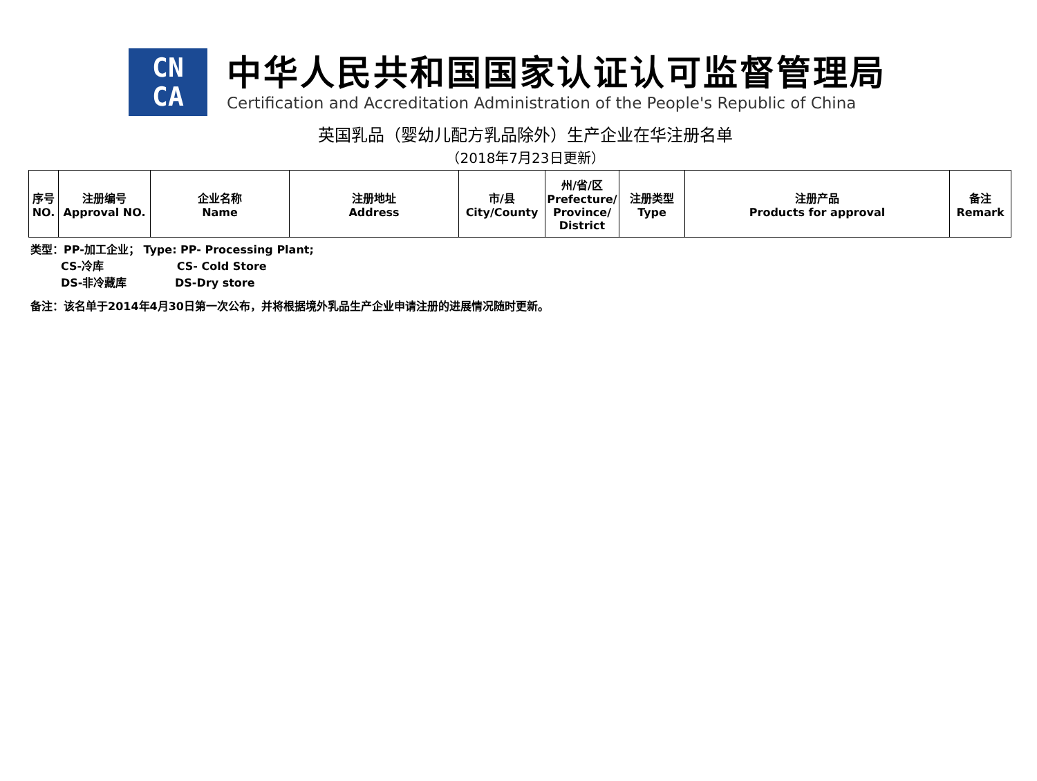CN
CA
中华人民共和国国家认证认可监督管理局
Certification and Accreditation Administration of the People's Republic of China
英国乳品（婴幼儿配方乳品除外）生产企业在华注册名单
（2018年7月23日更新）
| 序号 NO. | 注册编号 Approval NO. | 企业名称 Name | 注册地址 Address | 市/县 City/County | 州/省/区 Prefecture/ Province/ District | 注册类型 Type | 注册产品 Products for approval | 备注 Remark |
| --- | --- | --- | --- | --- | --- | --- | --- | --- |
类型：PP-加工企业； Type: PP- Processing Plant;
CS-冷库 CS- Cold Store
DS-非冷藏库 DS-Dry store
备注：该名单于2014年4月30日第一次公布，并将根据境外乳品生产企业申请注册的进展情况随时更新。